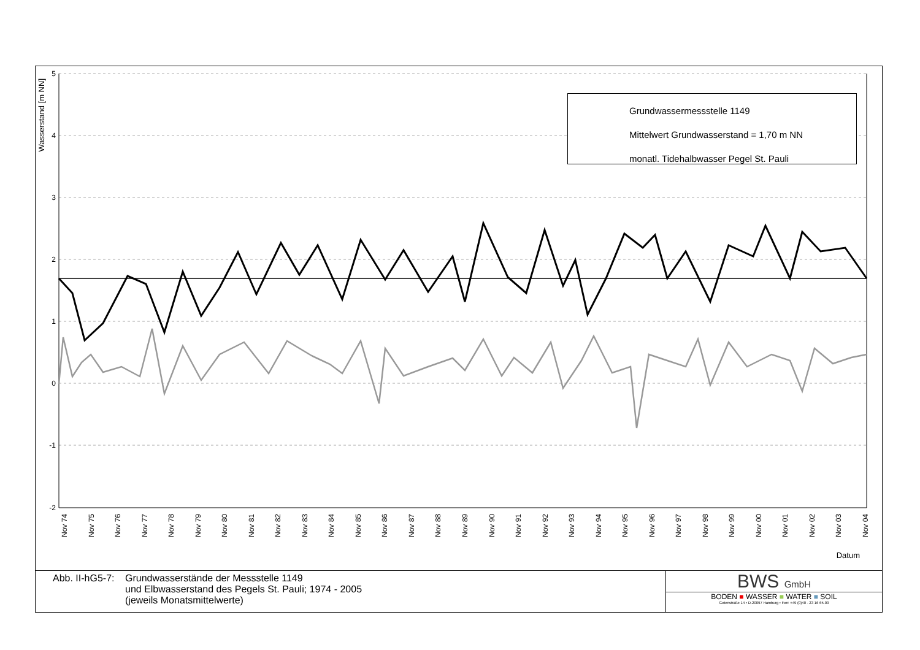Wasserstand [m NN]
5
4
3
2
1
0
-1
-2
Grundwassermessstelle 1149
Mittelwert Grundwasserstand = 1,70 m NN
monatl. Tidehalbwasser Pegel St. Pauli
Nov 74 Nov 75 Nov 76 Nov 77 Nov 78 Nov 79 Nov 80 Nov 81 Nov 82 Nov 83 Nov 84 Nov 85 Nov 86 Nov 87 Nov 88 Nov 89 Nov 90 Nov 91 Nov 92 Nov 93 Nov 94 Nov 95 Nov 96 Nov 97 Nov 98 Nov 99 Nov 00 Nov 01 Nov 02 Nov 03 Nov 04
Datum
Abb. II-hG5-7:
Grundwasserstände der Messstelle 1149
und Elbwasserstand des Pegels St. Pauli; 1974 - 2005
(jeweils Monatsmittelwerte)
BWS GmbH
BODEN ■ WASSER ■ WATER ■ SOIL
Gotenstraße 14 • D-20097 Hamburg • Fon: +49 (0)40 - 23 16 65-00